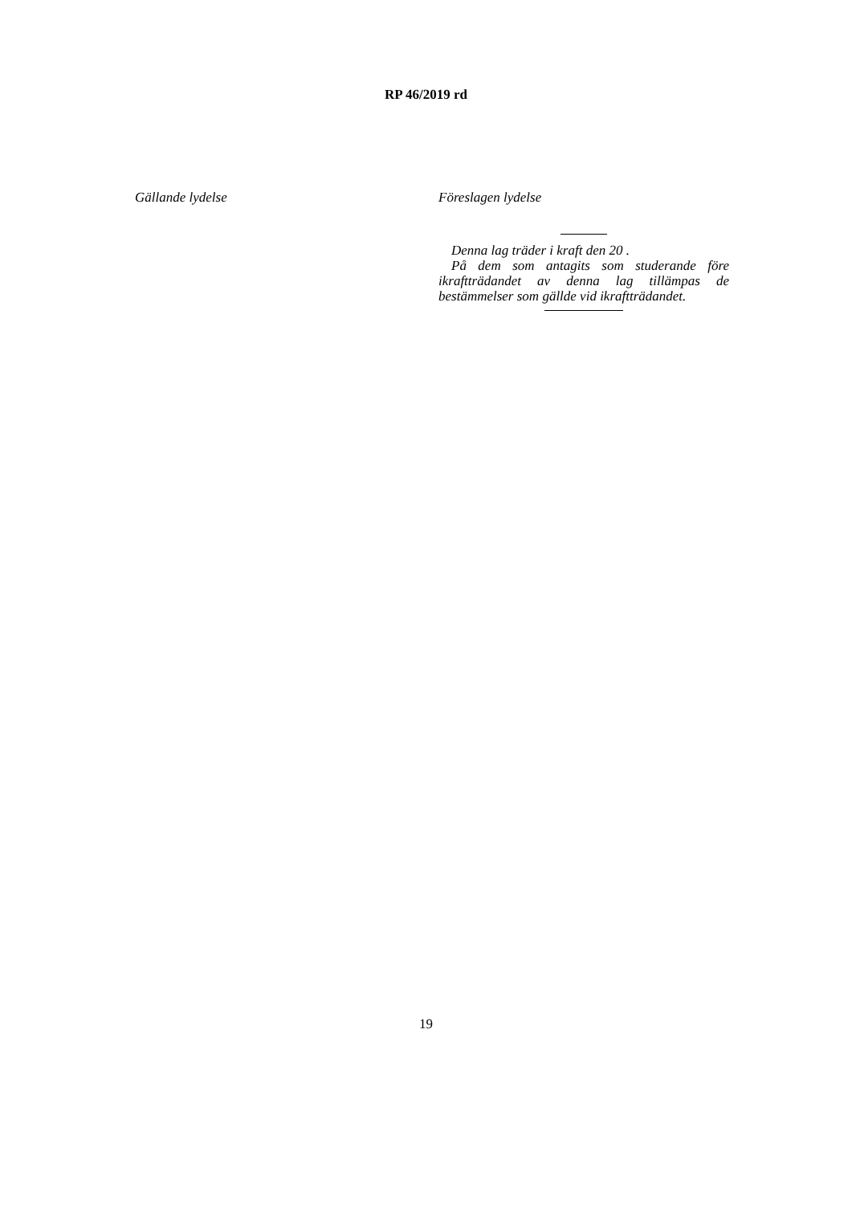RP 46/2019 rd
Gällande lydelse
Föreslagen lydelse
Denna lag träder i kraft den 20 .
På dem som antagits som studerande före ikraftträdandet av denna lag tillämpas de bestämmelser som gällde vid ikraftträdandet.
19